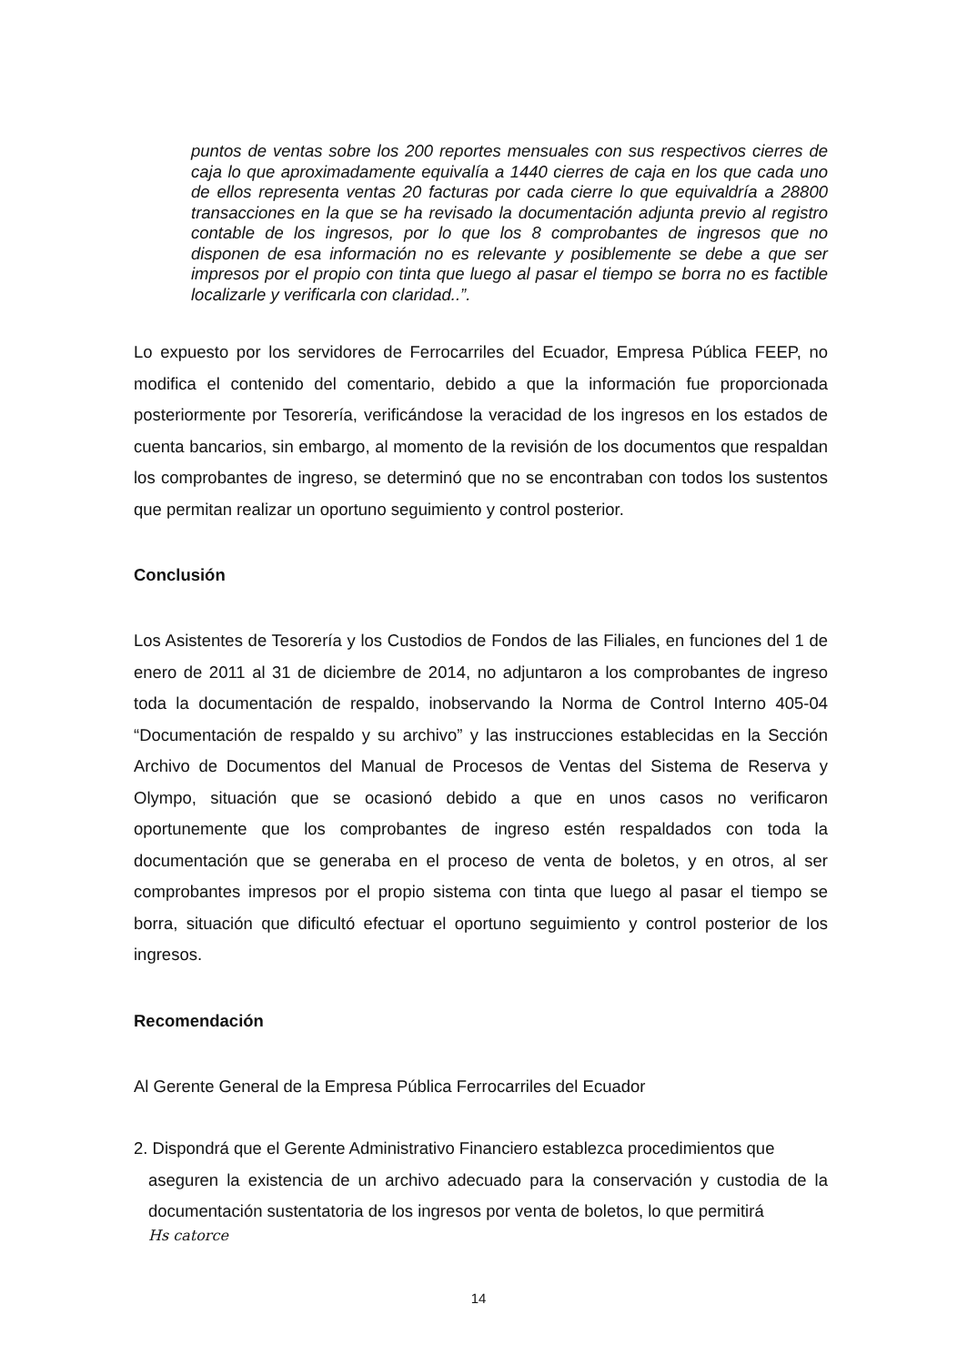puntos de ventas sobre los 200 reportes mensuales con sus respectivos cierres de caja lo que aproximadamente equivalía a 1440 cierres de caja en los que cada uno de ellos representa ventas 20 facturas por cada cierre lo que equivaldría a 28800 transacciones en la que se ha revisado la documentación adjunta previo al registro contable de los ingresos, por lo que los 8 comprobantes de ingresos que no disponen de esa información no es relevante y posiblemente se debe a que ser impresos por el propio con tinta que luego al pasar el tiempo se borra no es factible localizarle y verificarla con claridad..”.
Lo expuesto por los servidores de Ferrocarriles del Ecuador, Empresa Pública FEEP, no modifica el contenido del comentario, debido a que la información fue proporcionada posteriormente por Tesorería, verificándose la veracidad de los ingresos en los estados de cuenta bancarios, sin embargo, al momento de la revisión de los documentos que respaldan los comprobantes de ingreso, se determinó que no se encontraban con todos los sustentos que permitan realizar un oportuno seguimiento y control posterior.
Conclusión
Los Asistentes de Tesorería y los Custodios de Fondos de las Filiales, en funciones del 1 de enero de 2011 al 31 de diciembre de 2014, no adjuntaron a los comprobantes de ingreso toda la documentación de respaldo, inobservando la Norma de Control Interno 405-04 “Documentación de respaldo y su archivo” y las instrucciones establecidas en la Sección Archivo de Documentos del Manual de Procesos de Ventas del Sistema de Reserva y Olympo, situación que se ocasionó debido a que en unos casos no verificaron oportunemente que los comprobantes de ingreso estén respaldados con toda la documentación que se generaba en el proceso de venta de boletos, y en otros, al ser comprobantes impresos por el propio sistema con tinta que luego al pasar el tiempo se borra, situación que dificultó efectuar el oportuno seguimiento y control posterior de los ingresos.
Recomendación
Al Gerente General de la Empresa Pública Ferrocarriles del Ecuador
2. Dispondrá que el Gerente Administrativo Financiero establezca procedimientos que
aseguren la existencia de un archivo adecuado para la conservación y custodia de la documentación sustentatoria de los ingresos por venta de boletos, lo que permitirá
Hs catorce
14